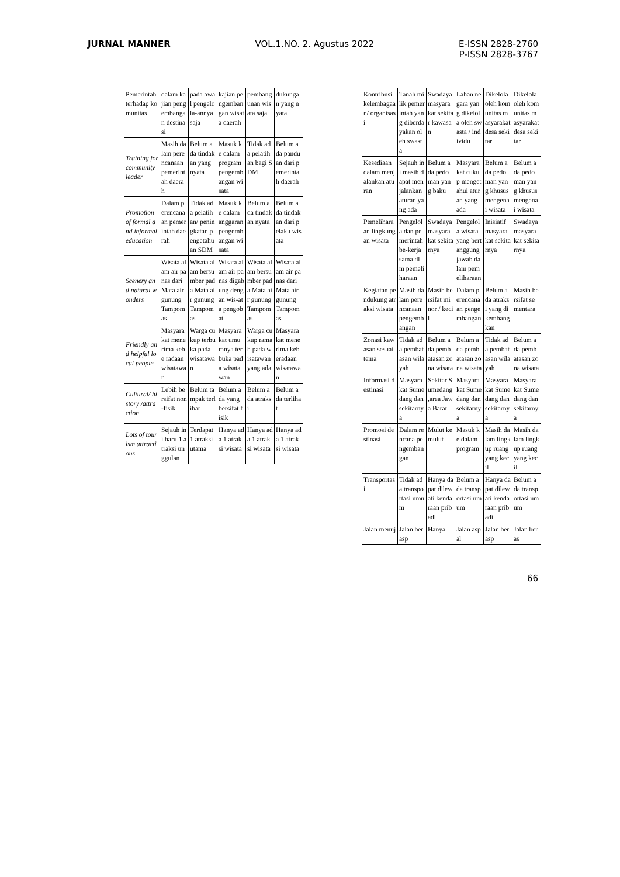JURNAL MANNER VOL.1.NO. 2. Agustus 2022 E-ISSN 2828-2760
P-ISSN 2828-3767
| Pemerintah terhadap komunitas | dalam kajian pengembangan destinasi | pada awal pengelola-annya saja | kajian pengembangan wisata daerah | pembangunan wisata saja | dukungan yang nyata |
| Training for community leader | Masih dalam perencanaan pemerintah daerah | Belum ada tindakan yang nyata | Masuk ke dalam program pengembangan wisata | Tidak ada pelatihan bagi SDM | Belum ada panduan dari pemerintah daerah |
| Promotion of formal and informal education | Dalam perencanaan pemerintah daerah | Tidak ada pelatihan/ peningkatan pengetahuan SDM | Masuk ke dalam anggaran pengembangan wisata | Belum ada tindakan nyata | Belum ada tindakan dari pelaku wisata |
| Scenery and natural wonders | Wisata alam air panas dari Mata air gunung Tampomas | Wisata alam bersumber pada Mata air gunung Tampomas | Wisata alam air panas digabung dengan wis-ata pengobat | Wisata alam bersumber pada Mata air gunung Tampomas | Wisata alam air panas dari Mata air gunung Tampomas |
| Friendly and helpful local people | Masyarakat menerima kebe radaan wisatawan | Warga cukup terbuka pada wisatawan | Masyarakat umumnya terbuka pada wisatawan | Warga cukup ramah pada wisatawan yang ada | Masyarakat menerima keberadaan wisatawan |
| Cultural/ history /attraction | Lebih bersifat non-fisik | Belum tampak terlihat | Belum ada yang bersifat fisik | Belum ada atraksi | Belum ada terlihat |
| Lots of tourism attractions | Sejauh ini baru 1 atraksi unggulan | Terdapat 1 atraksi utama | Hanya ada 1 atraksi wisata | Hanya ada 1 atraksi wisata | Hanya ada 1 atraksi wisata |
| Kontribusi kelembagaan/ organisasi | Tanah milik pemerintah yang diberdayakan oleh swasta | Swadaya masyarakat sekitar kawasan | Lahan negara yang dikelola oleh swasta / individu | Dikelola oleh komunitas masyarakat desa sekitar | Dikelola oleh komunitas masyarakat desa sekitar |
| Kesediaan dalam menjalankan aturan | Sejauh ini masih dapat menjalankan aturan yang ada | Belum ada pedoman yang baku | Masyarakat cukup mengetahui aturan yang ada | Belum ada pedoman yang khusus mengenai wisata | Belum ada pedoman yang khusus mengenai wisata |
| Pemeliharaan lingkungan wisata | Pengelola dan pemerintah be-kerja sama dlm pemeliharaan | Swadaya masyarakat sekitarnya | Pengelola wisata yang bertanggung jawab dalam pemeliharaan | Inisiatif masyarakat sekitarnya | Swadaya masyarakat sekitarnya |
| Kegiatan pendukung atraksi wisata | Masih dalam perencanaan pengembangan | Masih bersifat minor / kecil | Dalam perencanaan pengembangan | Belum ada atraksi yang dikembangkan | Masih bersifat sementara |
| Zonasi kawasan sesuai tema | Tidak ada pembatasan wilayah | Belum ada pembatasan zona wisata | Belum ada pembatasan zona wisata | Tidak ada pembatasan wilayah | Belum ada pembatasan zona wisata |
| Informasi destinasi | Masyarakat Sumedang dan sekitarnya | Sekitar Sumedang ,area Jawa Barat | Masyarakat Sumedang dan sekitarnya | Masyarakat Sumedang dan sekitarnya | Masyarakat Sumedang dan sekitarnya |
| Promosi destinasi | Dalam rencana pengembangan | Mulut ke mulut | Masuk ke dalam program | Masih dalam lingkup ruang yang kecil | Masih dalam lingkup ruang yang kecil |
| Transportasi | Tidak ada transportasi umum | Hanya dapat dilewati kendaraan pribadi | Belum ada transportasi umum | Hanya dapat dilewati kendaraan pribadi | Belum ada transportasi umum |
| Jalan menuj | Jalan berasp | Hanya | Jalan aspal | Jalan berasp | Jalan beras |
66